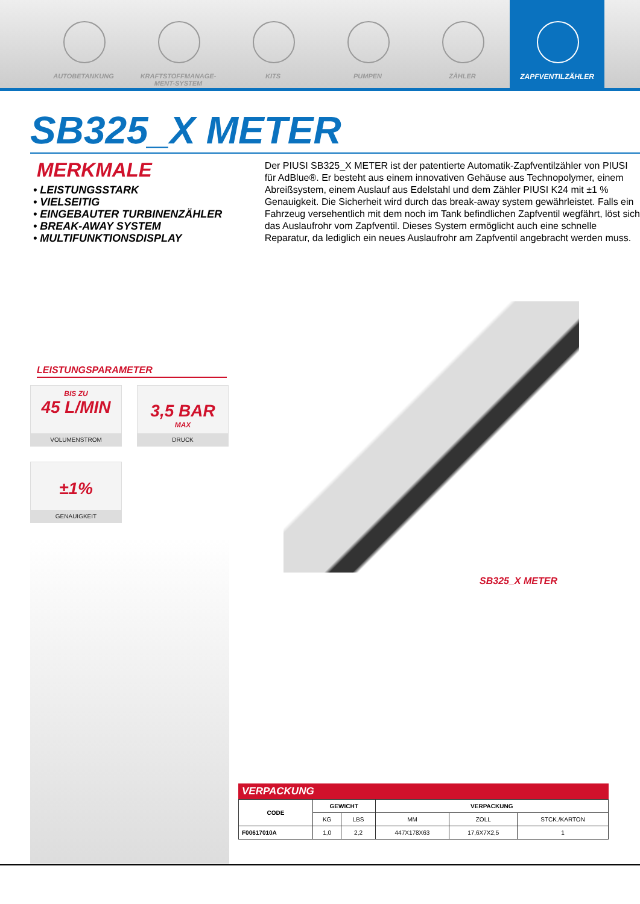AUTOBETANKUNG KRAFTSTOFFMANAGE-MENT-SYSTEM
KITS PUMPEN ZÄHLER ZAPFVENTILZÄHLER
SB325_X METER
MERKMALE
• LEISTUNGSSTARK
• VIELSEITIG
• EINGEBAUTER TURBINENZÄHLER
• BREAK-AWAY SYSTEM
• MULTIFUNKTIONSDISPLAY
Der PIUSI SB325_X METER ist der patentierte Automatik-Zapfventilzähler von PIUSI für AdBlue®. Er besteht aus einem innovativen Gehäuse aus Technopolymer, einem Abreißsystem, einem Auslauf aus Edelstahl und dem Zähler PIUSI K24 mit ±1 % Genauigkeit. Die Sicherheit wird durch das break-away system gewährleistet. Falls ein Fahrzeug versehentlich mit dem noch im Tank befindlichen Zapfventil wegfährt, löst sich das Auslaufrohr vom Zapfventil. Dieses System ermöglicht auch eine schnelle Reparatur, da lediglich ein neues Auslaufrohr am Zapfventil angebracht werden muss.
LEISTUNGSPARAMETER
BIS ZU
45 L/MIN
VOLUMENSTROM
3,5 BAR
MAX
DRUCK
±1%
GENAUIGKEIT
SB325_X METER
VERPACKUNG
| CODE | GEWICHT | | VERPACKUNG | | |
| --- | --- | --- | --- | --- | --- |
| | KG | LBS | MM | ZOLL | STCK./KARTON |
| F00617010A | 1,0 | 2,2 | 447X178X63 | 17,6X7X2,5 | 1 |